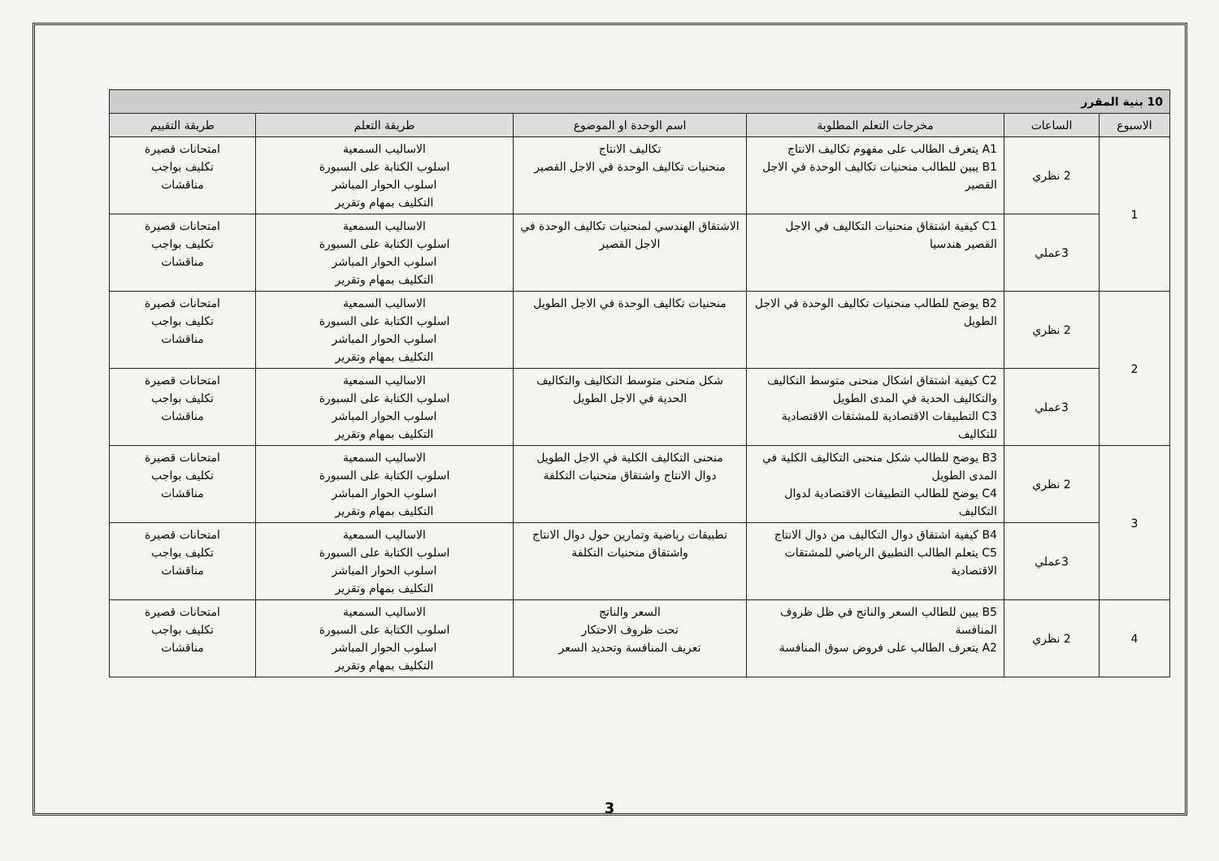| 10 بنية المقرر | | | | | |
| الاسبوع | الساعات | مخرجات التعلم المطلوبة | اسم الوحدة او الموضوع | طريقة التعلم | طريقة التقييم |
| 1 | 2 نظري | A1 يتعرف الطالب على مفهوم تكاليف الانتاج B1 يبين للطالب منحنيات تكاليف الوحدة في الاجل القصير | تكاليف الانتاج منحنيات تكاليف الوحدة في الاجل القصير | الاساليب السمعية اسلوب الكتابة على السبورة اسلوب الحوار المباشر التكليف بمهام وتقرير | امتحانات قصيرة تكليف بواجب مناقشات |
| | 3عملي | C1 كيفية اشتقاق منحنيات التكاليف في الاجل القصير هندسيا | الاشتقاق الهندسي لمنحنيات تكاليف الوحدة في الاجل القصير | الاساليب السمعية اسلوب الكتابة على السبورة اسلوب الحوار المباشر التكليف بمهام وتقرير | امتحانات قصيرة تكليف بواجب مناقشات |
| 2 | 2 نظري | B2 يوضح للطالب منحنيات تكاليف الوحدة في الاجل الطويل | منحنيات تكاليف الوحدة في الاجل الطويل | الاساليب السمعية اسلوب الكتابة على السبورة اسلوب الحوار المباشر التكليف بمهام وتقرير | امتحانات قصيرة تكليف بواجب مناقشات |
| | 3عملي | C2 كيفية اشتقاق اشكال منحنى متوسط التكاليف والتكاليف الحدية في المدى الطويل C3 التطبيقات الاقتصادية للمشتقات الاقتصادية للتكاليف | شكل منحنى متوسط التكاليف والتكاليف الحدية في الاجل الطويل | الاساليب السمعية اسلوب الكتابة على السبورة اسلوب الحوار المباشر التكليف بمهام وتقرير | امتحانات قصيرة تكليف بواجب مناقشات |
| 3 | 2 نظري | B3 يوضح للطالب شكل منحنى التكاليف الكلية في المدى الطويل C4 يوضح للطالب التطبيقات الاقتصادية لدوال التكاليف | منحنى التكاليف الكلية في الاجل الطويل دوال الانتاج واشتقاق منحنيات التكلفة | الاساليب السمعية اسلوب الكتابة على السبورة اسلوب الحوار المباشر التكليف بمهام وتقرير | امتحانات قصيرة تكليف بواجب مناقشات |
| | 3عملي | B4 كيفية اشتقاق دوال التكاليف من دوال الانتاج C5 يتعلم الطالب التطبيق الرياضي للمشتقات الاقتصادية | تطبيقات رياضية وتمارين حول دوال الانتاج واشتقاق منحنيات التكلفة | الاساليب السمعية اسلوب الكتابة على السبورة اسلوب الحوار المباشر التكليف بمهام وتقرير | امتحانات قصيرة تكليف بواجب مناقشات |
| 4 | 2 نظري | B5 يبين للطالب السعر والناتج في ظل ظروف المنافسة A2 يتعرف الطالب على فروض سوق المنافسة | السعر والناتج تحت ظروف الاحتكار تعريف المنافسة وتحديد السعر | الاساليب السمعية اسلوب الكتابة على السبورة اسلوب الحوار المباشر التكليف بمهام وتقرير | امتحانات قصيرة تكليف بواجب مناقشات |
3